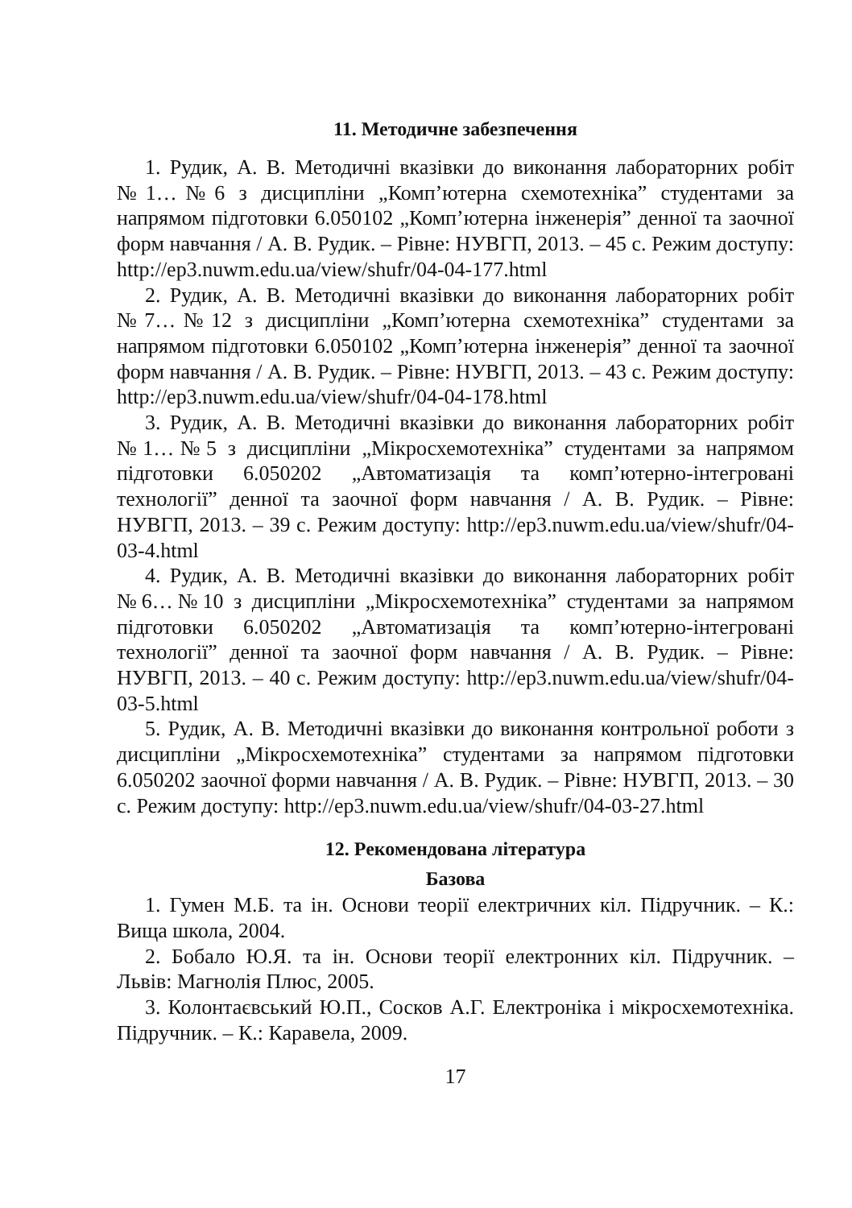11. Методичне забезпечення
1. Рудик, А. В. Методичні вказівки до виконання лабораторних робіт №1…№6 з дисципліни „Комп’ютерна схемотехніка” студентами за напрямом підготовки 6.050102 „Комп’ютерна інженерія” денної та заочної форм навчання / А. В. Рудик. – Рівне: НУВГП, 2013. – 45 с. Режим доступу: http://ep3.nuwm.edu.ua/view/shufr/04-04-177.html
2. Рудик, А. В. Методичні вказівки до виконання лабораторних робіт №7…№12 з дисципліни „Комп’ютерна схемотехніка” студентами за напрямом підготовки 6.050102 „Комп’ютерна інженерія” денної та заочної форм навчання / А. В. Рудик. – Рівне: НУВГП, 2013. – 43 с. Режим доступу: http://ep3.nuwm.edu.ua/view/shufr/04-04-178.html
3. Рудик, А. В. Методичні вказівки до виконання лабораторних робіт №1…№5 з дисципліни „Мікросхемотехніка” студентами за напрямом підготовки 6.050202 „Автоматизація та комп’ютерно-інтегровані технології” денної та заочної форм навчання / А. В. Рудик. – Рівне: НУВГП, 2013. – 39 с. Режим доступу: http://ep3.nuwm.edu.ua/view/shufr/04-03-4.html
4. Рудик, А. В. Методичні вказівки до виконання лабораторних робіт №6…№10 з дисципліни „Мікросхемотехніка” студентами за напрямом підготовки 6.050202 „Автоматизація та комп’ютерно-інтегровані технології” денної та заочної форм навчання / А. В. Рудик. – Рівне: НУВГП, 2013. – 40 с. Режим доступу: http://ep3.nuwm.edu.ua/view/shufr/04-03-5.html
5. Рудик, А. В. Методичні вказівки до виконання контрольної роботи з дисципліни „Мікросхемотехніка” студентами за напрямом підготовки 6.050202 заочної форми навчання / А. В. Рудик. – Рівне: НУВГП, 2013. – 30 с. Режим доступу: http://ep3.nuwm.edu.ua/view/shufr/04-03-27.html
12. Рекомендована література
Базова
1. Гумен М.Б. та ін. Основи теорії електричних кіл. Підручник. – К.: Вища школа, 2004.
2. Бобало Ю.Я. та ін. Основи теорії електронних кіл. Підручник. – Львів: Магнолія Плюс, 2005.
3. Колонтаєвський Ю.П., Сосков А.Г. Електроніка і мікросхемотехніка. Підручник. – К.: Каравела, 2009.
17